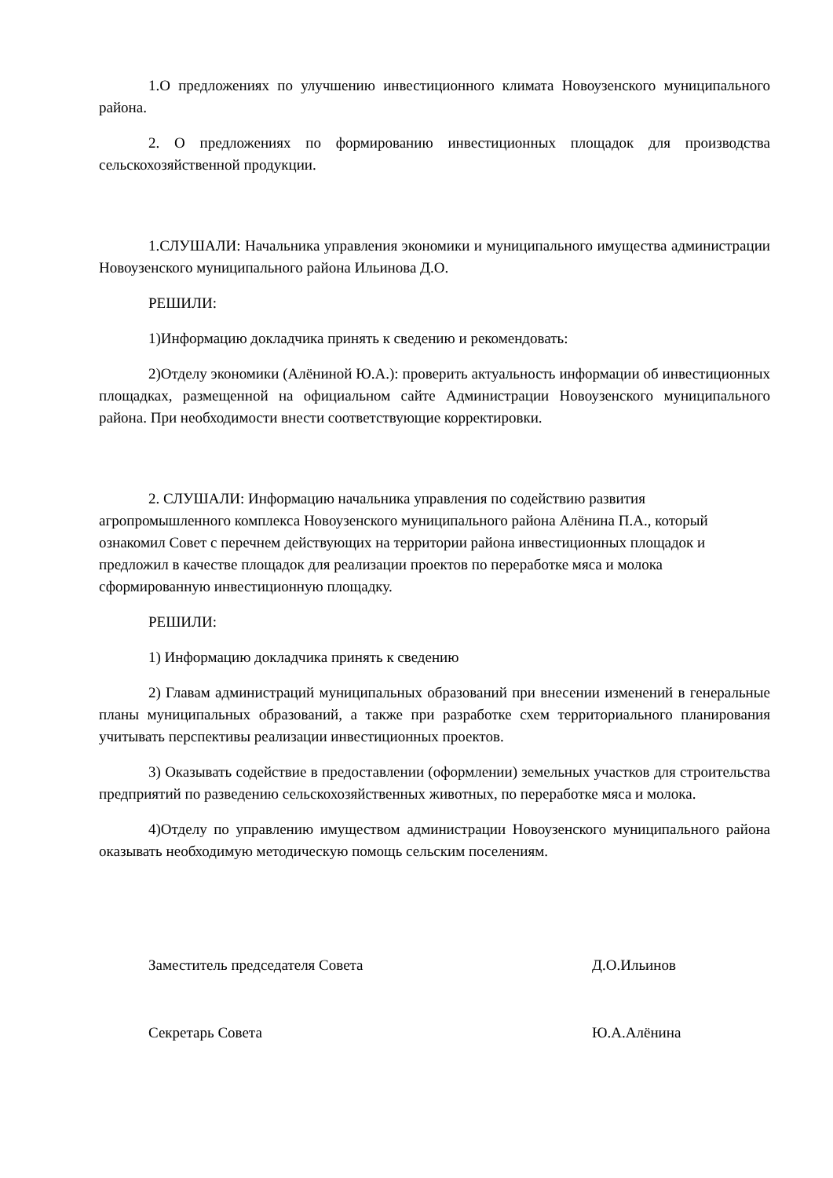1.О предложениях по улучшению инвестиционного климата Новоузенского муниципального района.
2. О предложениях по формированию инвестиционных площадок для производства сельскохозяйственной продукции.
1.СЛУШАЛИ: Начальника управления экономики и муниципального имущества администрации Новоузенского муниципального района Ильинова Д.О.
РЕШИЛИ:
1)Информацию докладчика принять к сведению и рекомендовать:
2)Отделу экономики (Алёниной Ю.А.): проверить актуальность информации об инвестиционных площадках, размещенной на официальном сайте Администрации Новоузенского муниципального района. При необходимости внести соответствующие корректировки.
2. СЛУШАЛИ: Информацию начальника управления по содействию развития агропромышленного комплекса Новоузенского муниципального района Алёнина П.А., который ознакомил Совет с перечнем действующих на территории района инвестиционных площадок и предложил в качестве площадок для реализации проектов по переработке мяса и молока сформированную инвестиционную площадку.
РЕШИЛИ:
1) Информацию докладчика принять к сведению
2) Главам администраций муниципальных образований при внесении изменений в генеральные планы муниципальных образований, а также при разработке схем территориального планирования учитывать перспективы реализации инвестиционных проектов.
3) Оказывать содействие в предоставлении (оформлении) земельных участков для строительства предприятий по разведению сельскохозяйственных животных, по переработке мяса и молока.
4)Отделу по управлению имуществом администрации Новоузенского муниципального района оказывать необходимую методическую помощь сельским поселениям.
Заместитель председателя Совета Д.О.Ильинов
Секретарь Совета Ю.А.Алёнина